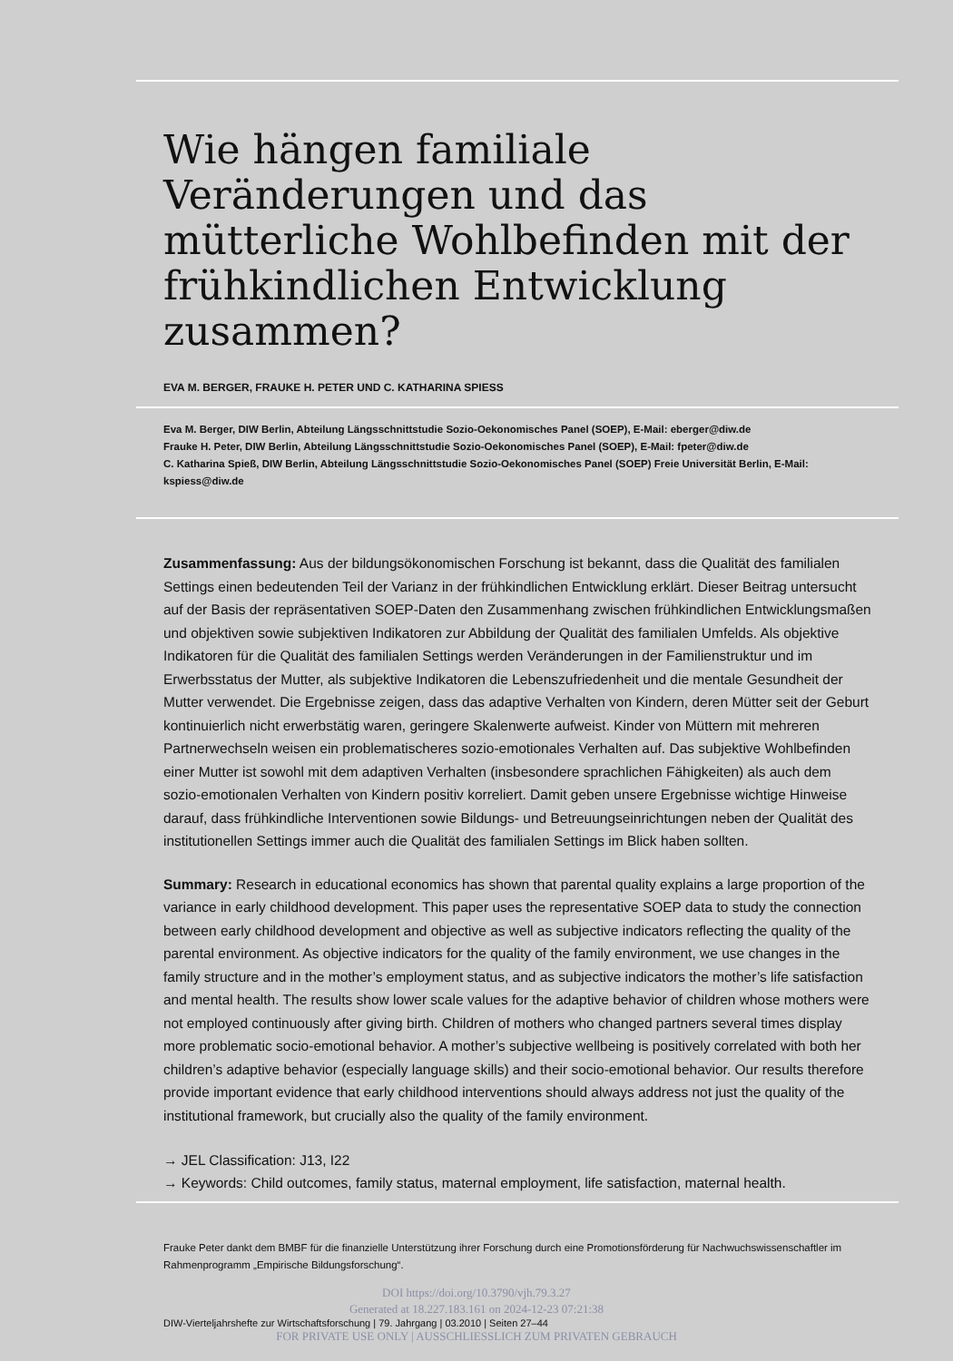Wie hängen familiale Veränderungen und das mütterliche Wohlbefinden mit der frühkindlichen Entwicklung zusammen?
EVA M. BERGER, FRAUKE H. PETER UND C. KATHARINA SPIESS
Eva M. Berger, DIW Berlin, Abteilung Längsschnittstudie Sozio-Oekonomisches Panel (SOEP), E-Mail: eberger@diw.de
Frauke H. Peter, DIW Berlin, Abteilung Längsschnittstudie Sozio-Oekonomisches Panel (SOEP), E-Mail: fpeter@diw.de
C. Katharina Spieß, DIW Berlin, Abteilung Längsschnittstudie Sozio-Oekonomisches Panel (SOEP) Freie Universität Berlin, E-Mail: kspiess@diw.de
Zusammenfassung: Aus der bildungsökonomischen Forschung ist bekannt, dass die Qualität des familialen Settings einen bedeutenden Teil der Varianz in der frühkindlichen Entwicklung erklärt. Dieser Beitrag untersucht auf der Basis der repräsentativen SOEP-Daten den Zusammenhang zwischen frühkindlichen Entwicklungsmaßen und objektiven sowie subjektiven Indikatoren zur Abbildung der Qualität des familialen Umfelds. Als objektive Indikatoren für die Qualität des familialen Settings werden Veränderungen in der Familienstruktur und im Erwerbsstatus der Mutter, als subjektive Indikatoren die Lebenszufriedenheit und die mentale Gesundheit der Mutter verwendet. Die Ergebnisse zeigen, dass das adaptive Verhalten von Kindern, deren Mütter seit der Geburt kontinuierlich nicht erwerbstätig waren, geringere Skalenwerte aufweist. Kinder von Müttern mit mehreren Partnerwechseln weisen ein problematischeres sozio-emotionales Verhalten auf. Das subjektive Wohlbefinden einer Mutter ist sowohl mit dem adaptiven Verhalten (insbesondere sprachlichen Fähigkeiten) als auch dem sozio-emotionalen Verhalten von Kindern positiv korreliert. Damit geben unsere Ergebnisse wichtige Hinweise darauf, dass frühkindliche Interventionen sowie Bildungs- und Betreuungseinrichtungen neben der Qualität des institutionellen Settings immer auch die Qualität des familialen Settings im Blick haben sollten.
Summary: Research in educational economics has shown that parental quality explains a large proportion of the variance in early childhood development. This paper uses the representative SOEP data to study the connection between early childhood development and objective as well as subjective indicators reflecting the quality of the parental environment. As objective indicators for the quality of the family environment, we use changes in the family structure and in the mother’s employment status, and as subjective indicators the mother’s life satisfaction and mental health. The results show lower scale values for the adaptive behavior of children whose mothers were not employed continuously after giving birth. Children of mothers who changed partners several times display more problematic socio-emotional behavior. A mother’s subjective wellbeing is positively correlated with both her children’s adaptive behavior (especially language skills) and their socio-emotional behavior. Our results therefore provide important evidence that early childhood interventions should always address not just the quality of the institutional framework, but crucially also the quality of the family environment.
→ JEL Classification: J13, I22
→ Keywords: Child outcomes, family status, maternal employment, life satisfaction, maternal health.
Frauke Peter dankt dem BMBF für die finanzielle Unterstützung ihrer Forschung durch eine Promotionsförderung für Nachwuchswissenschaftler im Rahmenprogramm „Empirische Bildungsforschung“.
DOI https://doi.org/10.3790/vjh.79.3.27
Generated at 18.227.183.161 on 2024-12-23 07:21:38
DIW-Vierteljahrshefte zur Wirtschaftsforschung | 79. Jahrgang | 03.2010 | Seiten 27–44
FOR PRIVATE USE ONLY | AUSSCHLIESSLICH ZUM PRIVATEN GEBRAUCH